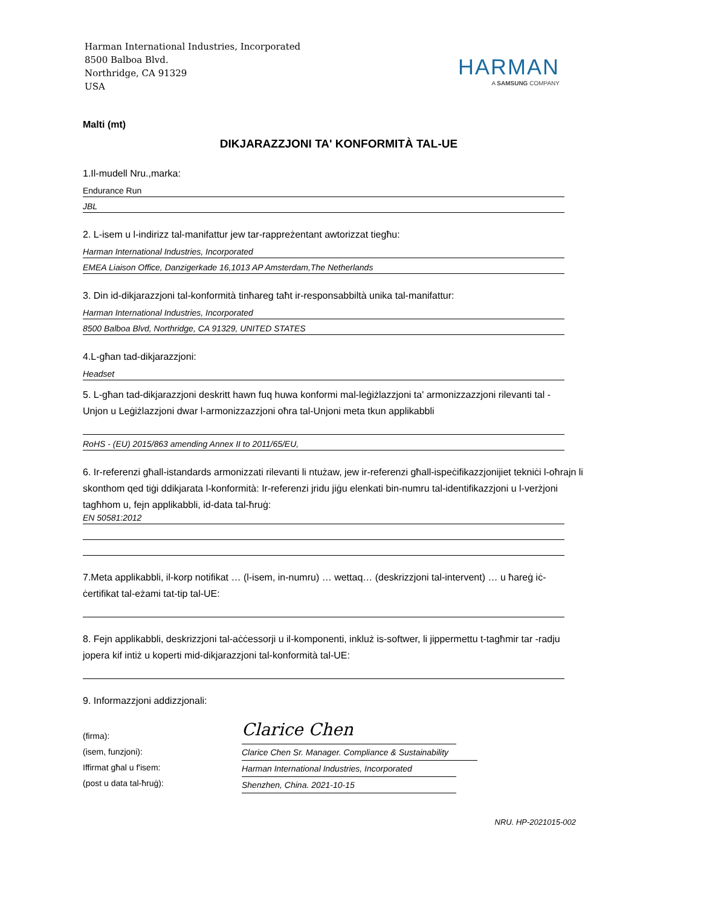Harman International Industries, Incorporated
8500 Balboa Blvd.
Northridge, CA 91329
USA
HARMAN
A SAMSUNG COMPANY
Malti (mt)
DIKJARAZZJONI TA' KONFORMITÀ TAL-UE
1.Il-mudell Nru.,marka:
Endurance Run
JBL
2. L-isem u l-indirizz tal-manifattur jew tar-rappreżentant awtorizzat tiegħu:
Harman International Industries, Incorporated
EMEA Liaison Office, Danzigerkade 16,1013 AP Amsterdam,The Netherlands
3. Din id-dikjarazzjoni tal-konformità tinħareg taħt ir-responsabbiltà unika tal-manifattur:
Harman International Industries, Incorporated
8500 Balboa Blvd, Northridge, CA 91329, UNITED STATES
4.L-għan tad-dikjarazzjoni:
Headset
5. L-għan tad-dikjarazzjoni deskritt hawn fuq huwa konformi mal-leġiżlazzjoni ta' armonizzazzjoni rilevanti tal -Unjon u Leġiżlazzjoni dwar l-armonizzazzjoni oħra tal-Unjoni meta tkun applikabbli
RoHS - (EU) 2015/863 amending Annex II to 2011/65/EU,
6. Ir-referenzi għall-istandards armonizzati rilevanti li ntużaw, jew ir-referenzi għall-ispeċifikazzjonijiet tekniċi l-oħrajn li skonthom qed tiġi ddikjarata l-konformità: Ir-referenzi jridu jiġu elenkati bin-numru tal-identifikazzjoni u l-verżjoni tagħhom u, fejn applikabbli, id-data tal-ħruġ:
EN 50581:2012
7.Meta applikabbli, il-korp notifikat … (l-isem, in-numru) … wettaq… (deskrizzjoni tal-intervent) … u ħareġ iċ-ċertifikat tal-eżami tat-tip tal-UE:
8. Fejn applikabbli, deskrizzjoni tal-aċċessorji u il-komponenti, inkluż is-softwer, li jippermettu t-tagħmir tar -radju jopera kif intiż u koperti mid-dikjarazzjoni tal-konformità tal-UE:
9. Informazzjoni addizzjonali:
(firma):
(isem, funzjoni):
Iffirmat għal u f'isem:
(post u data tal-ħruġ):
Clarice Chen
Clarice Chen Sr. Manager. Compliance & Sustainability
Harman International Industries, Incorporated
Shenzhen, China. 2021-10-15
NRU. HP-2021015-002